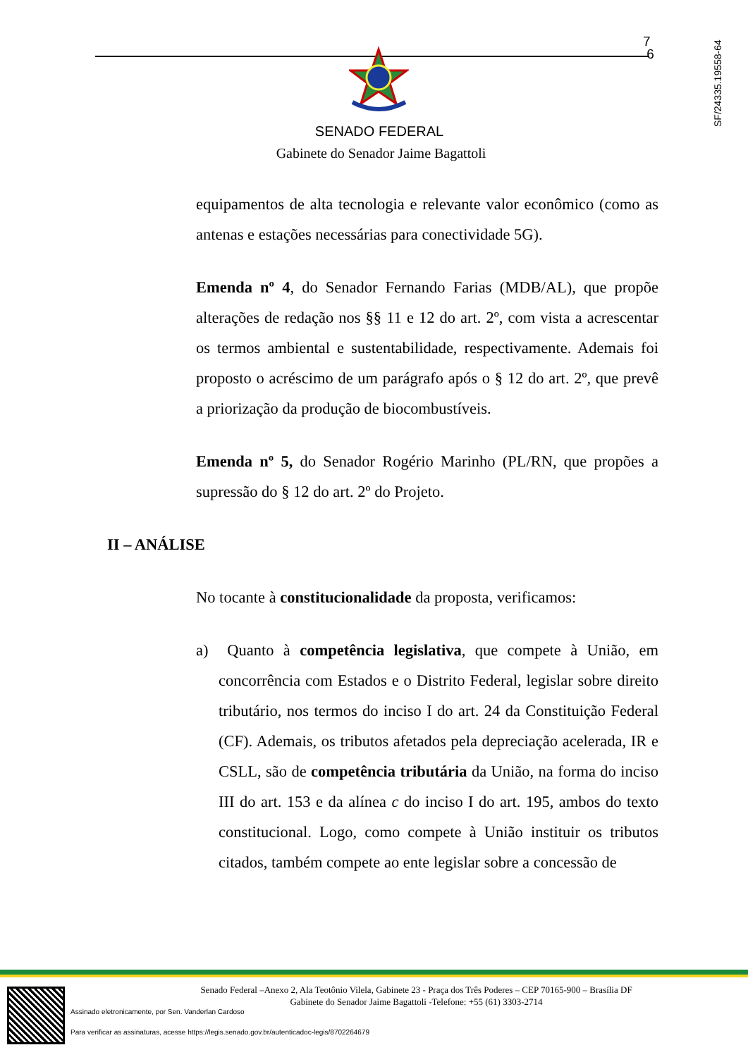7
6
SF/24335.19558-64
SENADO FEDERAL
Gabinete do Senador Jaime Bagattoli
equipamentos de alta tecnologia e relevante valor econômico (como as antenas e estações necessárias para conectividade 5G).
Emenda nº 4, do Senador Fernando Farias (MDB/AL), que propõe alterações de redação nos §§ 11 e 12 do art. 2º, com vista a acrescentar os termos ambiental e sustentabilidade, respectivamente. Ademais foi proposto o acréscimo de um parágrafo após o § 12 do art. 2º, que prevê a priorização da produção de biocombustíveis.
Emenda nº 5, do Senador Rogério Marinho (PL/RN, que propões a supressão do § 12 do art. 2º do Projeto.
II – ANÁLISE
No tocante à constitucionalidade da proposta, verificamos:
a) Quanto à competência legislativa, que compete à União, em concorrência com Estados e o Distrito Federal, legislar sobre direito tributário, nos termos do inciso I do art. 24 da Constituição Federal (CF). Ademais, os tributos afetados pela depreciação acelerada, IR e CSLL, são de competência tributária da União, na forma do inciso III do art. 153 e da alínea c do inciso I do art. 195, ambos do texto constitucional. Logo, como compete à União instituir os tributos citados, também compete ao ente legislar sobre a concessão de
Senado Federal –Anexo 2, Ala Teotônio Vilela, Gabinete 23 - Praça dos Três Poderes – CEP 70165-900 – Brasília DF
Gabinete do Senador Jaime Bagattoli -Telefone: +55 (61) 3303-2714
Assinado eletronicamente, por Sen. Vanderlan Cardoso
Para verificar as assinaturas, acesse https://legis.senado.gov.br/autenticadoc-legis/8702264679